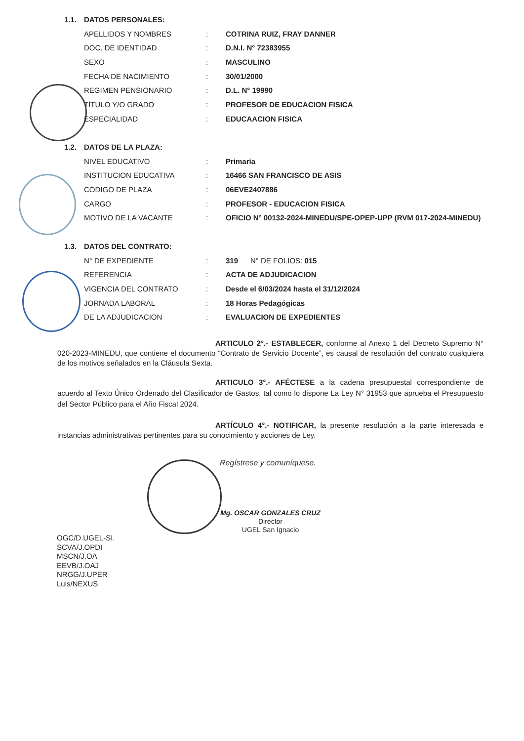| 1.1. | DATOS PERSONALES: | | |
| | APELLIDOS Y NOMBRES | : | COTRINA RUIZ, FRAY DANNER |
| | DOC. DE IDENTIDAD | : | D.N.I. N° 72383955 |
| | SEXO | : | MASCULINO |
| | FECHA DE NACIMIENTO | : | 30/01/2000 |
| | REGIMEN PENSIONARIO | : | D.L. N° 19990 |
| | TÍTULO Y/O GRADO | : | PROFESOR DE EDUCACION FISICA |
| | ESPECIALIDAD | : | EDUCAACION FISICA |
| 1.2. | DATOS DE LA PLAZA: | | |
| | NIVEL EDUCATIVO | : | Primaria |
| | INSTITUCION EDUCATIVA | : | 16466 SAN FRANCISCO DE ASIS |
| | CÓDIGO DE PLAZA | : | 06EVE2407886 |
| | CARGO | : | PROFESOR - EDUCACION FISICA |
| | MOTIVO DE LA VACANTE | : | OFICIO N° 00132-2024-MINEDU/SPE-OPEP-UPP (RVM 017-2024-MINEDU) |
| 1.3. | DATOS DEL CONTRATO: | | |
| | N° DE EXPEDIENTE | : | 319 N° DE FOLIOS: 015 |
| | REFERENCIA | : | ACTA DE ADJUDICACION |
| | VIGENCIA DEL CONTRATO | : | Desde el 6/03/2024 hasta el 31/12/2024 |
| | JORNADA LABORAL | : | 18 Horas Pedagógicas |
| | DE LA ADJUDICACION | : | EVALUACION DE EXPEDIENTES |
ARTICULO 2°.- ESTABLECER, conforme al Anexo 1 del Decreto Supremo N° 020-2023-MINEDU, que contiene el documento “Contrato de Servicio Docente”, es causal de resolución del contrato cualquiera de los motivos señalados en la Cláusula Sexta.
ARTICULO 3°.- AFÉCTESE a la cadena presupuestal correspondiente de acuerdo al Texto Único Ordenado del Clasificador de Gastos, tal como lo dispone La Ley N° 31953 que aprueba el Presupuesto del Sector Público para el Año Fiscal 2024.
ARTÍCULO 4°.- NOTIFICAR, la presente resolución a la parte interesada e instancias administrativas pertinentes para su conocimiento y acciones de Ley.
Regístrese y comuníquese.
Mg. OSCAR GONZALES CRUZ
Director
UGEL San Ignacio
OGC/D.UGEL-SI.
SCVA/J.OPDI
MSCN/J.OA
EEVB/J.OAJ
NRGG/J.UPER
Luis/NEXUS